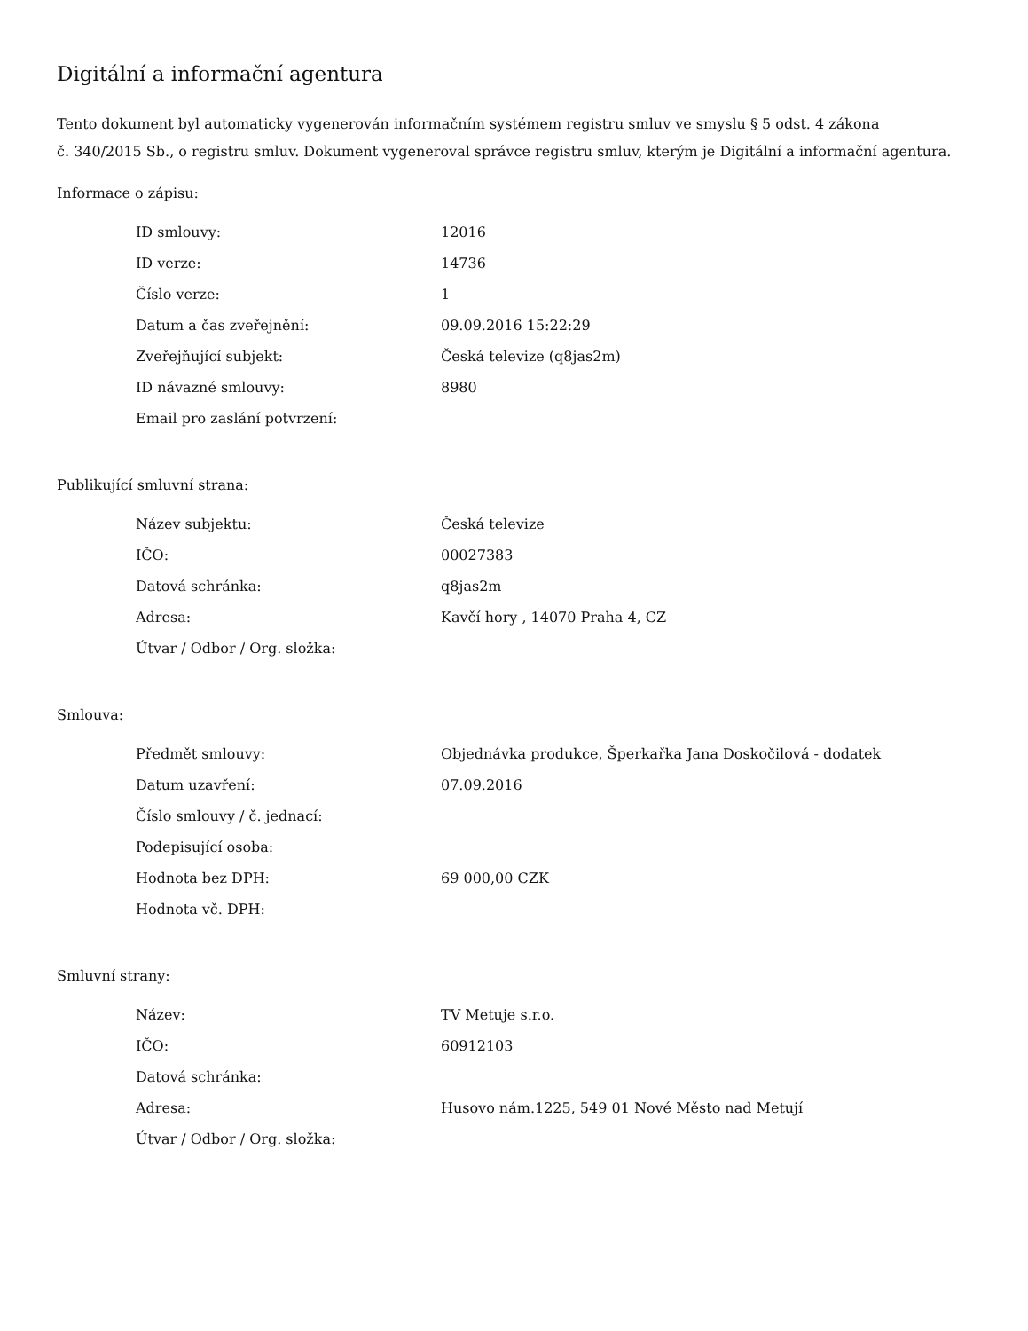Digitální a informační agentura
Tento dokument byl automaticky vygenerován informačním systémem registru smluv ve smyslu § 5 odst. 4 zákona
č. 340/2015 Sb., o registru smluv. Dokument vygeneroval správce registru smluv, kterým je Digitální a informační agentura.
Informace o zápisu:
| ID smlouvy: | 12016 |
| ID verze: | 14736 |
| Číslo verze: | 1 |
| Datum a čas zveřejnění: | 09.09.2016 15:22:29 |
| Zveřejňující subjekt: | Česká televize (q8jas2m) |
| ID návazné smlouvy: | 8980 |
| Email pro zaslání potvrzení: | |
Publikující smluvní strana:
| Název subjektu: | Česká televize |
| IČO: | 00027383 |
| Datová schránka: | q8jas2m |
| Adresa: | Kavčí hory , 14070 Praha 4, CZ |
| Útvar / Odbor / Org. složka: | |
Smlouva:
| Předmět smlouvy: | Objednávka produkce, Šperkařka Jana Doskočilová - dodatek |
| Datum uzavření: | 07.09.2016 |
| Číslo smlouvy / č. jednací: | |
| Podepisující osoba: | |
| Hodnota bez DPH: | 69 000,00 CZK |
| Hodnota vč. DPH: | |
Smluvní strany:
| Název: | TV Metuje s.r.o. |
| IČO: | 60912103 |
| Datová schránka: | |
| Adresa: | Husovo nám.1225, 549 01 Nové Město nad Metují |
| Útvar / Odbor / Org. složka: | |